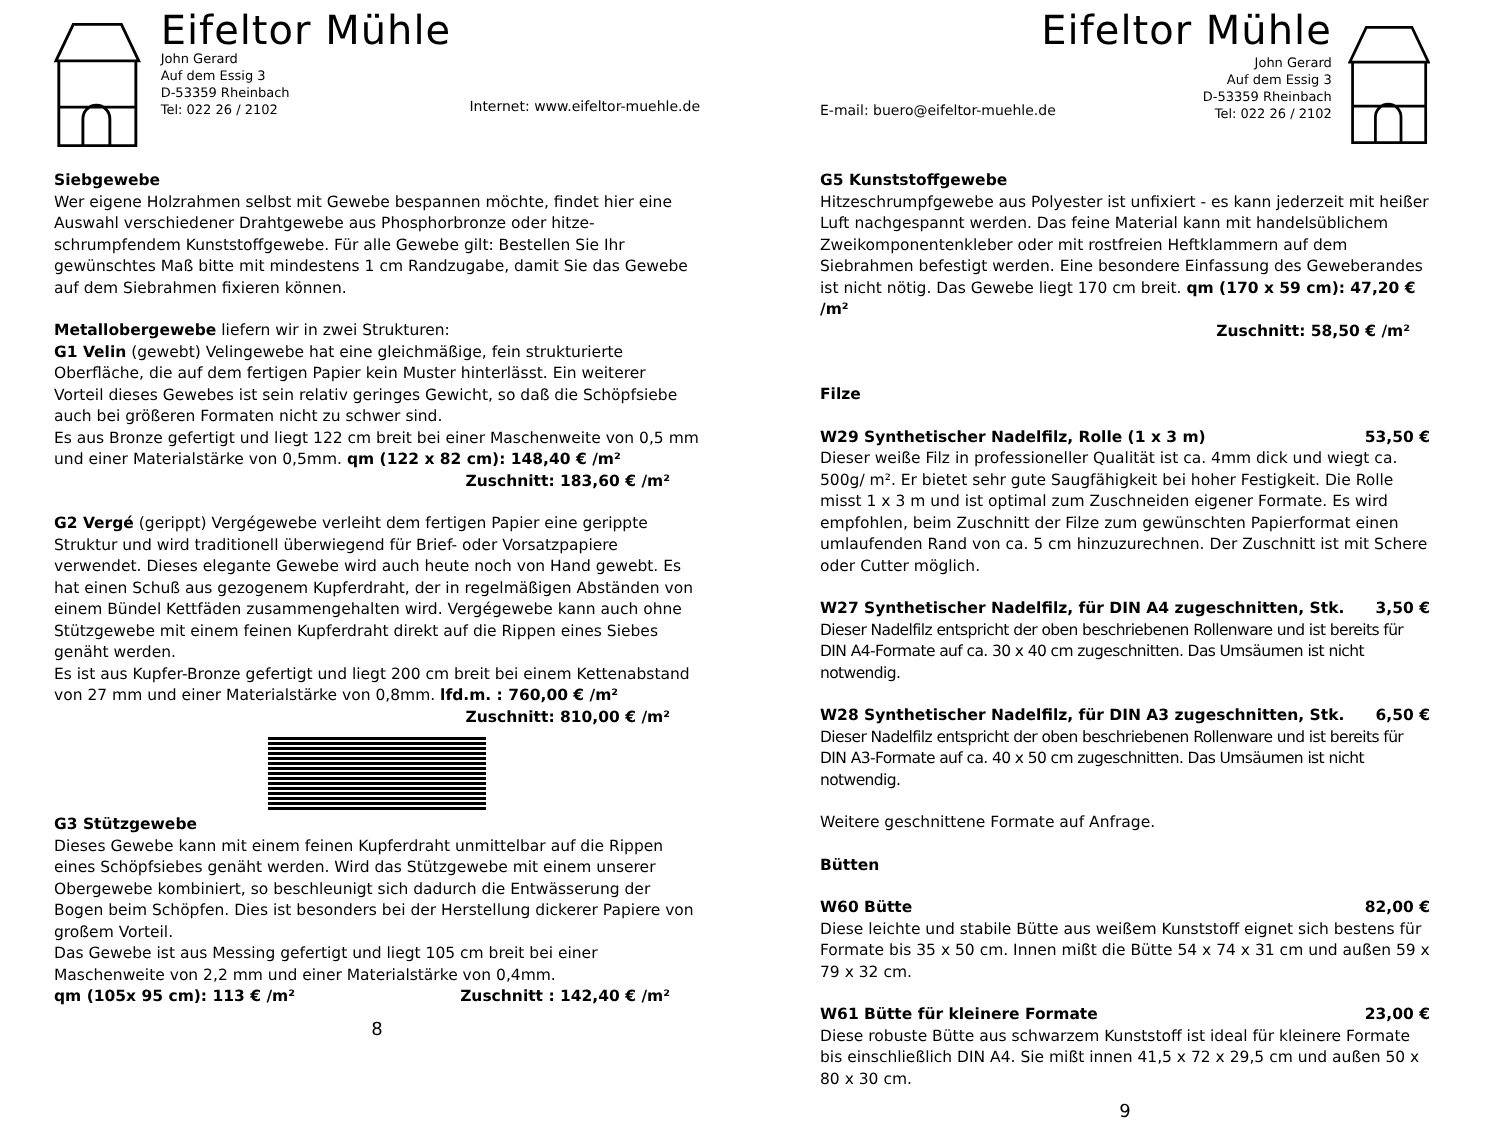Eifeltor Mühle
John Gerard
Auf dem Essig 3
D-53359 Rheinbach
Tel: 022 26 / 2102
Internet: www.eifeltor-muehle.de
Siebgewebe
Wer eigene Holzrahmen selbst mit Gewebe bespannen möchte, findet hier eine Auswahl verschiedener Drahtgewebe aus Phosphorbronze oder hitze-schrumpfendem Kunststoffgewebe. Für alle Gewebe gilt: Bestellen Sie Ihr gewünschtes Maß bitte mit mindestens 1 cm Randzugabe, damit Sie das Gewebe auf dem Siebrahmen fixieren können.
Metallobergewebe liefern wir in zwei Strukturen:
G1 Velin (gewebt) Velingewebe hat eine gleichmäßige, fein strukturierte Oberfläche, die auf dem fertigen Papier kein Muster hinterlässt. Ein weiterer Vorteil dieses Gewebes ist sein relativ geringes Gewicht, so daß die Schöpfsiebe auch bei größeren Formaten nicht zu schwer sind.
Es aus Bronze gefertigt und liegt 122 cm breit bei einer Maschenweite von 0,5 mm und einer Materialstärke von 0,5mm. qm (122 x 82 cm): 148,40 € /m²
Zuschnitt: 183,60 € /m²
G2 Vergé (gerippt) Vergégewebe verleiht dem fertigen Papier eine gerippte Struktur und wird traditionell überwiegend für Brief- oder Vorsatzpapiere verwendet. Dieses elegante Gewebe wird auch heute noch von Hand gewebt. Es hat einen Schuß aus gezogenem Kupferdraht, der in regelmäßigen Abständen von einem Bündel Kettfäden zusammengehalten wird. Vergégewebe kann auch ohne Stützgewebe mit einem feinen Kupferdraht direkt auf die Rippen eines Siebes genäht werden.
Es ist aus Kupfer-Bronze gefertigt und liegt 200 cm breit bei einem Kettenabstand von 27 mm und einer Materialstärke von 0,8mm. lfd.m. : 760,00 € /m²
Zuschnitt: 810,00 € /m²
G3 Stützgewebe
Dieses Gewebe kann mit einem feinen Kupferdraht unmittelbar auf die Rippen eines Schöpfsiebes genäht werden. Wird das Stützgewebe mit einem unserer Obergewebe kombiniert, so beschleunigt sich dadurch die Entwässerung der Bogen beim Schöpfen. Dies ist besonders bei der Herstellung dickerer Papiere von großem Vorteil.
Das Gewebe ist aus Messing gefertigt und liegt 105 cm breit bei einer Maschenweite von 2,2 mm und einer Materialstärke von 0,4mm.
qm (105x 95 cm): 113 € /m² Zuschnitt : 142,40 € /m²
8
Eifeltor Mühle
E-mail: buero@eifeltor-muehle.de
John Gerard
Auf dem Essig 3
D-53359 Rheinbach
Tel: 022 26 / 2102
G5 Kunststoffgewebe
Hitzeschrumpfgewebe aus Polyester ist unfixiert - es kann jederzeit mit heißer Luft nachgespannt werden. Das feine Material kann mit handelsüblichem Zweikomponentenkleber oder mit rostfreien Heftklammern auf dem Siebrahmen befestigt werden. Eine besondere Einfassung des Geweberandes ist nicht nötig. Das Gewebe liegt 170 cm breit. qm (170 x 59 cm): 47,20 € /m²
Zuschnitt: 58,50 € /m²
Filze
W29 Synthetischer Nadelfilz, Rolle (1 x 3 m) 53,50 €
Dieser weiße Filz in professioneller Qualität ist ca. 4mm dick und wiegt ca. 500g/ m². Er bietet sehr gute Saugfähigkeit bei hoher Festigkeit. Die Rolle misst 1 x 3 m und ist optimal zum Zuschneiden eigener Formate. Es wird empfohlen, beim Zuschnitt der Filze zum gewünschten Papierformat einen umlaufenden Rand von ca. 5 cm hinzuzurechnen. Der Zuschnitt ist mit Schere oder Cutter möglich.
W27 Synthetischer Nadelfilz, für DIN A4 zugeschnitten, Stk. 3,50 €
Dieser Nadelfilz entspricht der oben beschriebenen Rollenware und ist bereits für DIN A4-Formate auf ca. 30 x 40 cm zugeschnitten. Das Umsäumen ist nicht notwendig.
W28 Synthetischer Nadelfilz, für DIN A3 zugeschnitten, Stk. 6,50 €
Dieser Nadelfilz entspricht der oben beschriebenen Rollenware und ist bereits für DIN A3-Formate auf ca. 40 x 50 cm zugeschnitten. Das Umsäumen ist nicht notwendig.
Weitere geschnittene Formate auf Anfrage.
Bütten
W60 Bütte 82,00 €
Diese leichte und stabile Bütte aus weißem Kunststoff eignet sich bestens für Formate bis 35 x 50 cm. Innen mißt die Bütte 54 x 74 x 31 cm und außen 59 x 79 x 32 cm.
W61 Bütte für kleinere Formate 23,00 €
Diese robuste Bütte aus schwarzem Kunststoff ist ideal für kleinere Formate bis einschließlich DIN A4. Sie mißt innen 41,5 x 72 x 29,5 cm und außen 50 x 80 x 30 cm.
9